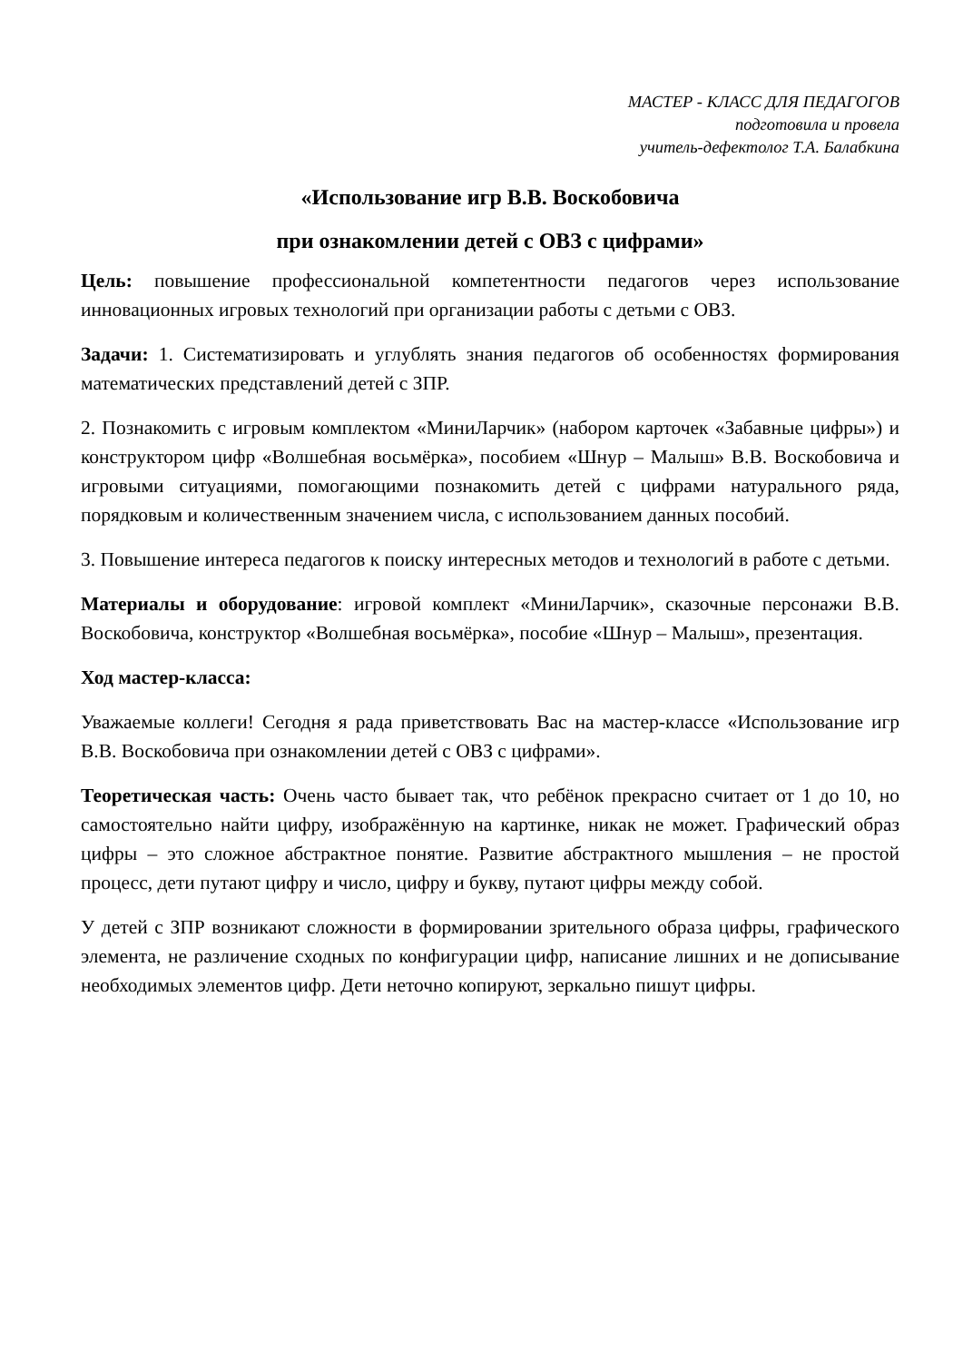МАСТЕР - КЛАСС ДЛЯ ПЕДАГОГОВ
подготовила и провела
учитель-дефектолог Т.А. Балабкина
«Использование игр В.В. Воскобовича
при ознакомлении детей с ОВЗ с цифрами»
Цель: повышение профессиональной компетентности педагогов через использование инновационных игровых технологий при организации работы с детьми с ОВЗ.
Задачи: 1. Систематизировать и углублять знания педагогов об особенностях формирования математических представлений детей с ЗПР.
2. Познакомить с игровым комплектом «МиниЛарчик» (набором карточек «Забавные цифры») и конструктором цифр «Волшебная восьмёрка», пособием «Шнур – Малыш» В.В. Воскобовича и игровыми ситуациями, помогающими познакомить детей с цифрами натурального ряда, порядковым и количественным значением числа, с использованием данных пособий.
3. Повышение интереса педагогов к поиску интересных методов и технологий в работе с детьми.
Материалы и оборудование: игровой комплект «МиниЛарчик», сказочные персонажи В.В. Воскобовича, конструктор «Волшебная восьмёрка», пособие «Шнур – Малыш», презентация.
Ход мастер-класса:
Уважаемые коллеги! Сегодня я рада приветствовать Вас на мастер-классе «Использование игр В.В. Воскобовича при ознакомлении детей с ОВЗ с цифрами».
Теоретическая часть: Очень часто бывает так, что ребёнок прекрасно считает от 1 до 10, но самостоятельно найти цифру, изображённую на картинке, никак не может. Графический образ цифры – это сложное абстрактное понятие. Развитие абстрактного мышления – не простой процесс, дети путают цифру и число, цифру и букву, путают цифры между собой.
У детей с ЗПР возникают сложности в формировании зрительного образа цифры, графического элемента, не различение сходных по конфигурации цифр, написание лишних и не дописывание необходимых элементов цифр. Дети неточно копируют, зеркально пишут цифры.